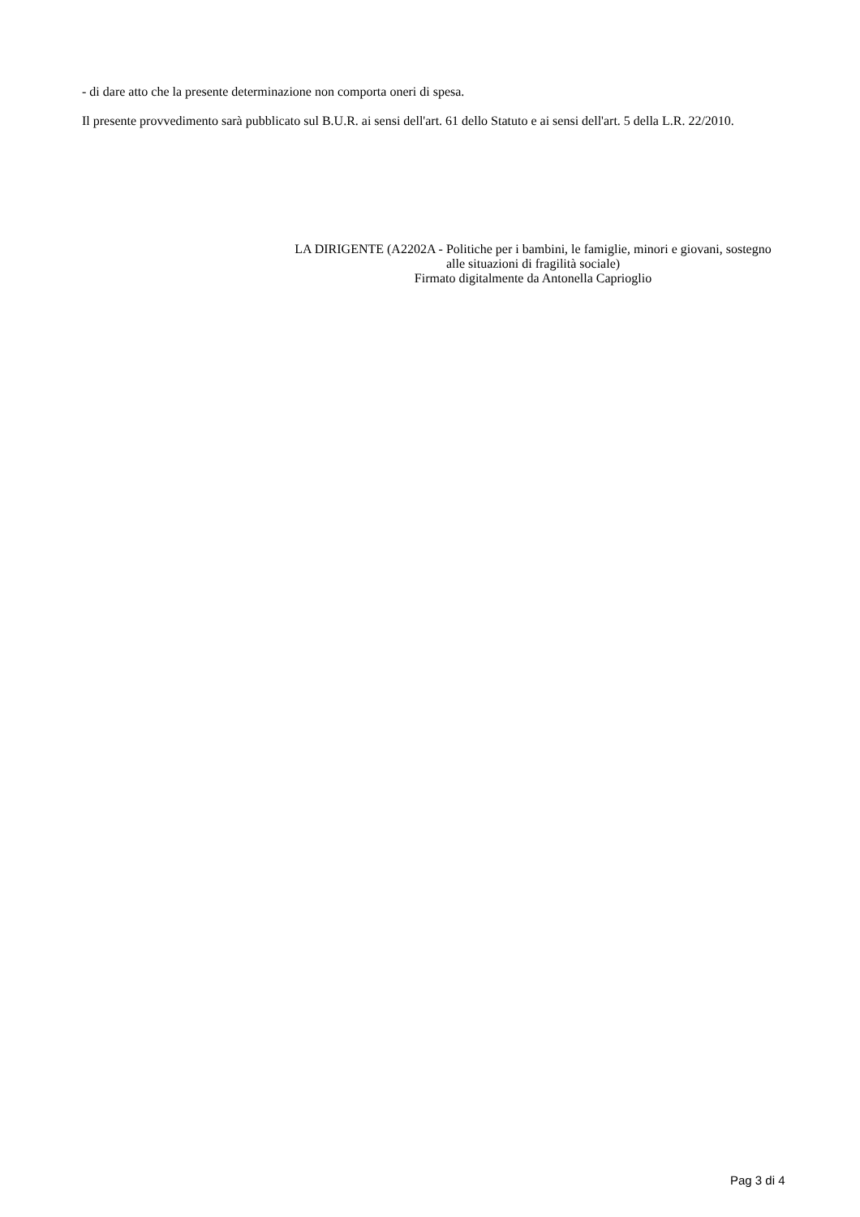- di dare atto che la presente determinazione non comporta oneri di spesa.
Il presente provvedimento sarà pubblicato sul B.U.R. ai sensi dell'art. 61 dello Statuto e ai sensi dell'art. 5 della L.R. 22/2010.
LA DIRIGENTE (A2202A - Politiche per i bambini, le famiglie, minori e giovani, sostegno alle situazioni di fragilità sociale)
Firmato digitalmente da Antonella Caprioglio
Pag 3 di 4